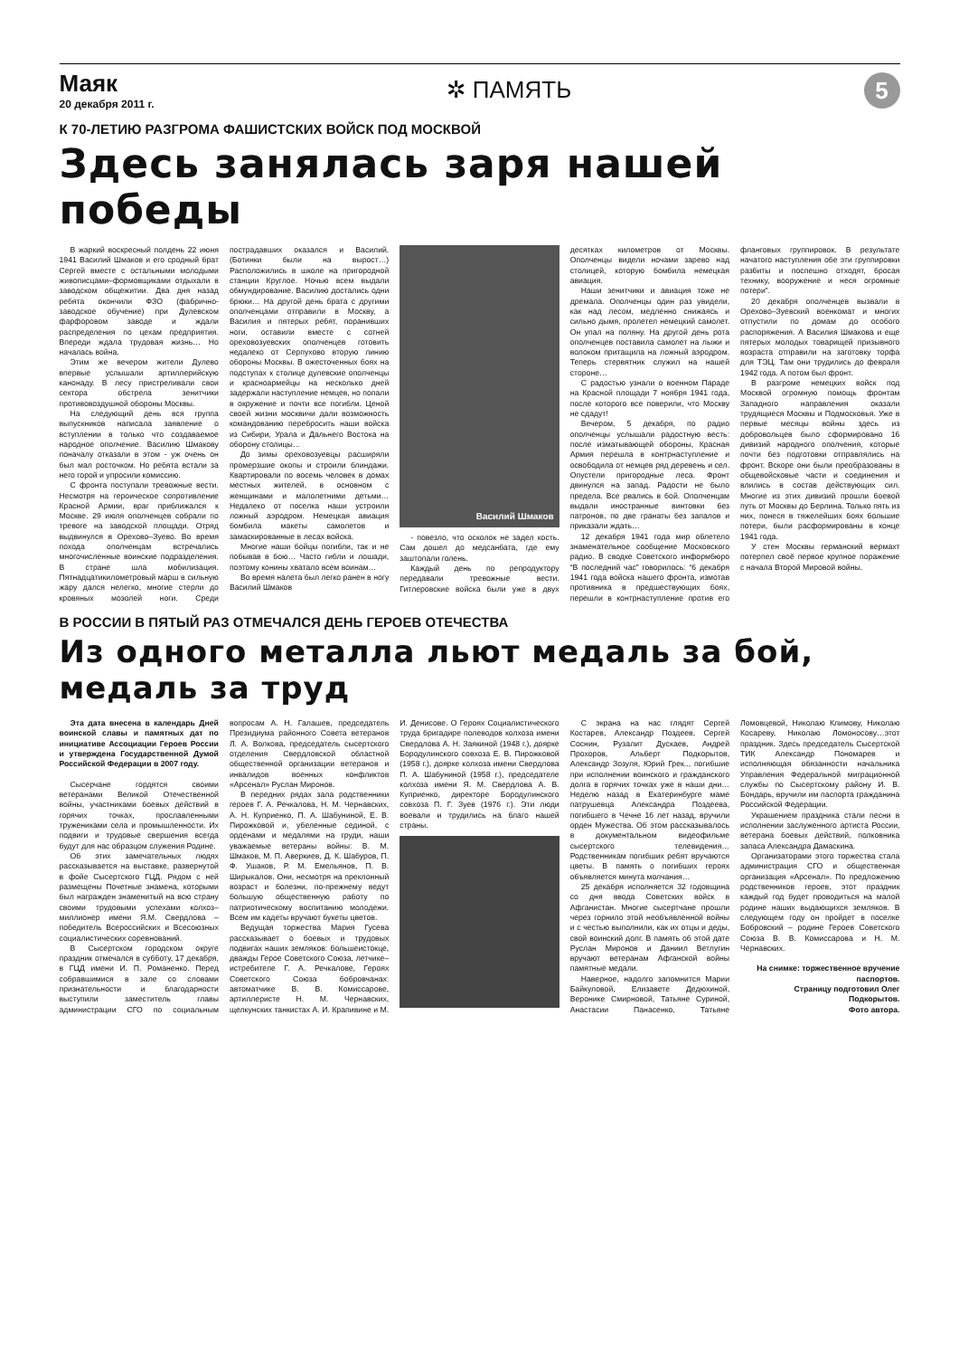Маяк
20 декабря 2011 г.
✲ ПАМЯТЬ
5
К 70-ЛЕТИЮ РАЗГРОМА ФАШИСТСКИХ ВОЙСК ПОД МОСКВОЙ
Здесь занялась заря нашей победы
В жаркий воскресный полдень 22 июня 1941 Василий Шмаков и его сродный брат Сергей вместе с остальными молодыми живописцами–формовщиками отдыхали в заводском общежитии. Два дня назад ребята окончили ФЗО (фабрично-заводское обучение) при Дулевском фарфоровом заводе и ждали распределения по цехам предприятия. Впереди ждала трудовая жизнь… Но началась война.
Этим же вечером жители Дулево впервые услышали артиллерийскую канонаду. В лесу пристреливали свои сектора обстрела зенитчики противовоздушной обороны Москвы.
На следующий день вся группа выпускников написала заявление о вступлении в только что создаваемое народное ополчение. Василию Шмакову поначалу отказали в этом - уж очень он был мал росточком. Но ребята встали за него горой и упросили комиссию.
С фронта поступали тревожные вести. Несмотря на героическое сопротивление Красной Армии, враг приближался к Москве. 29 июля ополченцев собрали по тревоге на заводской площади. Отряд выдвинулся в Орехово–Зуево. Во время похода ополченцам встречались многочисленные воинские подразделения. В стране шла мобилизация. Пятнадцатикилометровый марш в сильную жару дался нелегко, многие стерли до кровяных мозолей ноги. Среди пострадавших оказался и Василий. (Ботинки были на вырост…) Расположились в школе на пригородной станции Круглое. Ночью всем выдали обмундирование. Василию достались одни брюки… На другой день брата с другими ополченцами отправили в Москву, а Василия и пятерых ребят, поранивших ноги, оставили вместе с сотней ореховозуевских ополченцев готовить недалеко от Серпухово вторую линию обороны Москвы. В ожесточенных боях на подступах к столице дулевские ополченцы и красноармейцы на несколько дней задержали наступление немцев, но попали в окружение и почти все погибли. Ценой своей жизни москвичи дали возможность командованию перебросить наши войска из Сибири, Урала и Дальнего Востока на оборону столицы…
До зимы ореховозуевцы расширяли промерзшие окопы и строили блиндажи. Квартировали по восемь человек в домах местных жителей, в основном с женщинами и малолетними детьми… Недалеко от поселка наши устроили ложный аэродром. Немецкая авиация бомбила макеты самолетов и замаскированные в лесах войска.
Многие наши бойцы погибли, так и не побывав в бою… Часто гибли и лошади, поэтому конины хватало всем воинам…
Во время налета был легко ранен в ногу Василий Шмаков
Василий Шмаков
- повезло, что осколок не задел кость. Сам дошел до медсанбата, где ему заштопали голень.
Каждый день по репродуктору передавали тревожные вести. Гитлеровские войска были уже в двух десятках километров от Москвы. Ополченцы видели ночами зарево над столицей, которую бомбила немецкая авиация.
Наши зенитчики и авиация тоже не дремала. Ополченцы один раз увидели, как над лесом, медленно снижаясь и сильно дымя, пролетел немецкий самолет. Он упал на поляну. На другой день рота ополченцев поставила самолет на лыжи и волоком притащила на ложный аэродром. Теперь стервятник служил на нашей стороне…
С радостью узнали о военном Параде на Красной площади 7 ноября 1941 года, после которого все поверили, что Москву не сдадут!
Вечером, 5 декабря, по радио ополченцы услышали радостную весть: после изматывающей обороны, Красная Армия перешла в контрнаступление и освободила от немцев ряд деревень и сел. Опустели пригородные леса. Фронт двинулся на запад. Радости не было предела. Все рвались в бой. Ополченцам выдали иностранные винтовки без патронов, по две гранаты без запалов и приказали ждать…
12 декабря 1941 года мир облетело знаменательное сообщение Московского радио. В сводке Советского информбюро “В последний час” говорилось: “6 декабря 1941 года войска нашего фронта, измотав противника в предшествующих боях, перешли в контрнаступление против его фланговых группировок. В результате начатого наступления обе эти группировки разбиты и поспешно отходят, бросая технику, вооружение и неся огромные потери”.
20 декабря ополченцев вызвали в Орехово–Зуевский военкомат и многих отпустили по домам до особого распоряжения. А Василия Шмакова и еще пятерых молодых товарищей призывного возраста отправили на заготовку торфа для ТЭЦ. Там они трудились до февраля 1942 года. А потом был фронт.
В разгроме немецких войск под Москвой огромную помощь фронтам Западного направления оказали трудящиеся Москвы и Подмосковья. Уже в первые месяцы войны здесь из добровольцев было сформировано 16 дивизий народного ополчения, которые почти без подготовки отправлялись на фронт. Вскоре они были преобразованы в общевойсковые части и соединения и влились в состав действующих сил. Многие из этих дивизий прошли боевой путь от Москвы до Берлина. Только пять из них, понеся в тяжелейших боях большие потери, были расформированы в конце 1941 года.
У стен Москвы германский вермахт потерпел своё первое крупное поражение с начала Второй Мировой войны.
В РОССИИ В ПЯТЫЙ РАЗ ОТМЕЧАЛСЯ ДЕНЬ ГЕРОЕВ ОТЕЧЕСТВА
Из одного металла льют медаль за бой, медаль за труд
Эта дата внесена в календарь Дней воинской славы и памятных дат по инициативе Ассоциации Героев России и утверждена Государственной Думой Российской Федерации в 2007 году.
Сысерчане гордятся своими ветеранами Великой Отечественной войны, участниками боевых действий в горячих точках, прославленными тружениками села и промышленности. Их подвиги и трудовые свершения всегда будут для нас образцом служения Родине.
Об этих замечательных людях рассказывается на выставке, развернутой в фойе Сысертского ГЦД. Рядом с ней размещены Почетные знамена, которыми был награжден знаменитый на всю страну своими трудовыми успехами колхоз–миллионер имени Я.М. Свердлова – победитель Всероссийских и Всесоюзных социалистических соревнований.
В Сысертском городском округе праздник отмечался в субботу, 17 декабря, в ГЦД имени И. П. Романенко. Перед собравшимися в зале со словами признательности и благодарности выступили заместитель главы администрации СГО по социальным вопросам А. Н. Галашев, председатель Президиума районного Совета ветеранов Л. А. Волкова, председатель сысертского отделения Свердловской областной общественной организации ветеранов и инвалидов военных конфликтов «Арсенал» Руслан Миронов.
В передних рядах зала родственники героев Г. А. Речкалова, Н. М. Чернавских, А. Н. Куприенко, П. А. Шабуниной, Е. В. Пирожковой и, убеленные сединой, с орденами и медалями на груди, наши уважаемые ветераны войны: В. М. Шмаков, М. П. Аверкиев, Д. К. Шабуров, П. Ф. Ушаков, Р. М. Емельянов, П. В. Ширыкалов. Они, несмотря на преклонный возраст и болезни, по-прежнему ведут большую общественную работу по патриотическому воспитанию молодежи. Всем им кадеты вручают букеты цветов.
Ведущая торжества Мария Гусева рассказывает о боевых и трудовых подвигах наших земляков: большеистокце, дважды Герое Советского Союза, летчике–истребителе Г. А. Речкалове, Героях Советского Союза бобровчанах: автоматчике В. В. Комиссарове, артиллеристе Н. М. Чернавских, щелкунских танкистах А. И. Крапивине и М. И. Денисове. О Героях Социалистического труда бригадире полеводов колхоза имени Свердлова А. Н. Заякиной (1948 г.), доярке Бородулинского совхоза Е. В. Пирожковой (1958 г.), доярке колхоза имени Свердлова П. А. Шабуниной (1958 г.), председателе колхоза имени Я. М. Свердлова А. В. Куприенко, директоре Бородулинского совхоза П. Г. Зуев (1976 г.). Эти люди воевали и трудились на благо нашей страны.
С экрана на нас глядят Сергей Костарев, Александр Поздеев, Сергей Соснин, Рузалит Дускаев, Андрей Прохоров, Альберт Подкорытов, Александр Зозуля, Юрий Грек.., погибшие при исполнении воинского и гражданского долга в горячих точках уже в наши дни… Неделю назад в Екатеринбурге маме патрушевца Александра Поздеева, погибшего в Чечне 16 лет назад, вручили орден Мужества. Об этом рассказывалось в документальном видеофильме сысертского телевидения… Родственникам погибших ребят вручаются цветы. В память о погибших героях объявляется минута молчания…
25 декабря исполняется 32 годовщина со дня ввода Советских войск в Афганистан. Многие сысертчане прошли через горнило этой необъявленной войны и с честью выполнили, как их отцы и деды, свой воинский долг. В память об этой дате Руслан Миронов и Даниил Ветлугин вручают ветеранам Афганской войны памятные медали.
Наверное, надолго запомнится Марии Байкуловой, Елизавете Дедюхиной, Веронике Смирновой, Татьяне Суриной, Анастасии Панасенко, Татьяне Ломовцевой, Николаю Климову, Николаю Косареву, Николаю Ломоносову…этот праздник. Здесь председатель Сысертской ТИК Александр Пономарев и исполняющая обязанности начальника Управления Федеральной миграционной службы по Сысертскому району И. В. Бондарь, вручили им паспорта гражданина Российской Федерации.
Украшением праздника стали песни в исполнении заслуженного артиста России, ветерана боевых действий, полковника запаса Александра Дамаскина.
Организаторами этого торжества стала администрация СГО и общественная организация «Арсенал». По предложению родственников героев, этот праздник каждый год будет проводиться на малой родине наших выдающихся земляков. В следующем году он пройдет в поселке Бобровский – родине Героев Советского Союза В. В. Комиссарова и Н. М. Чернавских.
На снимке: торжественное вручение паспортов.
Страницу подготовил Олег Подкорытов.
Фото автора.